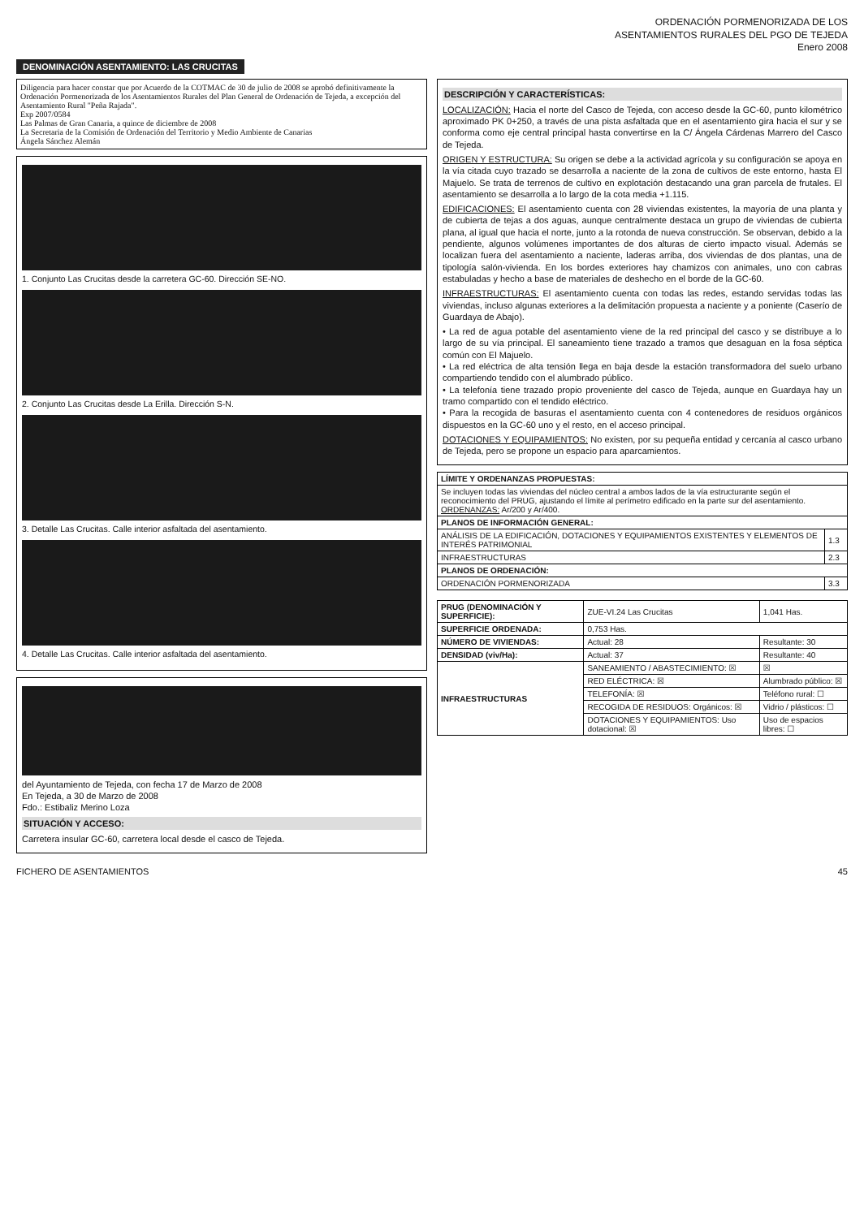ORDENACIÓN PORMENORIZADA DE LOS
ASENTAMIENTOS RURALES DEL PGO DE TEJEDA
Enero 2008
DENOMINACIÓN ASENTAMIENTO: LAS CRUCITAS
Diligencia para hacer constar que por Acuerdo de la COTMAC de 30 de julio de 2008 se aprobó definitivamente la Ordenación Pormenorizada de los Asentamientos Rurales del Plan General de Ordenación de Tejeda, a excepción del Asentamiento Rural "Peña Rajada".
Exp 2007/0584
Las Palmas de Gran Canaria, a quince de diciembre de 2008
La Secretaria de la Comisión de Ordenación del Territorio y Medio Ambiente de Canarias
Ángela Sánchez Alemán
1. Conjunto Las Crucitas desde la carretera GC-60. Dirección SE-NO.
2. Conjunto Las Crucitas desde La Erilla. Dirección S-N.
3. Detalle Las Crucitas. Calle interior asfaltada del asentamiento.
4. Detalle Las Crucitas. Calle interior asfaltada del asentamiento.
del Ayuntamiento de Tejeda, con fecha 17 de Marzo de 2008
En Tejeda, a 30 de Marzo de 2008
Fdo.: Estibaliz Merino Loza
SITUACIÓN Y ACCESO:
Carretera insular GC-60, carretera local desde el casco de Tejeda.
DESCRIPCIÓN Y CARACTERÍSTICAS:
LOCALIZACIÓN: Hacia el norte del Casco de Tejeda, con acceso desde la GC-60, punto kilométrico aproximado PK 0+250, a través de una pista asfaltada que en el asentamiento gira hacia el sur y se conforma como eje central principal hasta convertirse en la C/ Ángela Cárdenas Marrero del Casco de Tejeda.
ORIGEN Y ESTRUCTURA: Su origen se debe a la actividad agrícola y su configuración se apoya en la vía citada cuyo trazado se desarrolla a naciente de la zona de cultivos de este entorno, hasta El Majuelo. Se trata de terrenos de cultivo en explotación destacando una gran parcela de frutales. El asentamiento se desarrolla a lo largo de la cota media +1.115.
EDIFICACIONES: El asentamiento cuenta con 28 viviendas existentes, la mayoría de una planta y de cubierta de tejas a dos aguas, aunque centralmente destaca un grupo de viviendas de cubierta plana, al igual que hacia el norte, junto a la rotonda de nueva construcción. Se observan, debido a la pendiente, algunos volúmenes importantes de dos alturas de cierto impacto visual. Además se localizan fuera del asentamiento a naciente, laderas arriba, dos viviendas de dos plantas, una de tipología salón-vivienda. En los bordes exteriores hay chamizos con animales, uno con cabras estabuladas y hecho a base de materiales de deshecho en el borde de la GC-60.
INFRAESTRUCTURAS: El asentamiento cuenta con todas las redes, estando servidas todas las viviendas, incluso algunas exteriores a la delimitación propuesta a naciente y a poniente (Caserío de Guardaya de Abajo).
• La red de agua potable del asentamiento viene de la red principal del casco y se distribuye a lo largo de su vía principal. El saneamiento tiene trazado a tramos que desaguan en la fosa séptica común con El Majuelo.
• La red eléctrica de alta tensión llega en baja desde la estación transformadora del suelo urbano compartiendo tendido con el alumbrado público.
• La telefonía tiene trazado propio proveniente del casco de Tejeda, aunque en Guardaya hay un tramo compartido con el tendido eléctrico.
• Para la recogida de basuras el asentamiento cuenta con 4 contenedores de residuos orgánicos dispuestos en la GC-60 uno y el resto, en el acceso principal.
DOTACIONES Y EQUIPAMIENTOS: No existen, por su pequeña entidad y cercanía al casco urbano de Tejeda, pero se propone un espacio para aparcamientos.
| LÍMITE Y ORDENANZAS PROPUESTAS: | |
| --- | --- |
| Se incluyen todas las viviendas del núcleo central a ambos lados de la vía estructurante según el reconocimiento del PRUG, ajustando el límite al perímetro edificado en la parte sur del asentamiento. ORDENANZAS: Ar/200 y Ar/400. | |
| PLANOS DE INFORMACIÓN GENERAL: | |
| ANÁLISIS DE LA EDIFICACIÓN, DOTACIONES Y EQUIPAMIENTOS EXISTENTES Y ELEMENTOS DE INTERÉS PATRIMONIAL | 1.3 |
| INFRAESTRUCTURAS | 2.3 |
| PLANOS DE ORDENACIÓN: | |
| ORDENACIÓN PORMENORIZADA | 3.3 |
| PRUG (DENOMINACIÓN Y SUPERFICIE): | ZUE-VI.24 Las Crucitas | 1,041 Has. |
| SUPERFICIE ORDENADA: | 0,753 Has. | |
| NÚMERO DE VIVIENDAS: | Actual: 28 | Resultante: 30 |
| DENSIDAD (viv/Ha): | Actual: 37 | Resultante: 40 |
| INFRAESTRUCTURAS | SANEAMIENTO / ABASTECIMIENTO: ☒ | ☒ |
| | RED ELÉCTRICA: ☒ | Alumbrado público: ☒ |
| | TELEFONÍA: ☒ | Teléfono rural: ☐ |
| | RECOGIDA DE RESIDUOS: Orgánicos: ☒ | Vidrio / plásticos: ☐ |
| | DOTACIONES Y EQUIPAMIENTOS: Uso dotacional: ☒ | Uso de espacios libres: ☐ |
FICHERO DE ASENTAMIENTOS 45